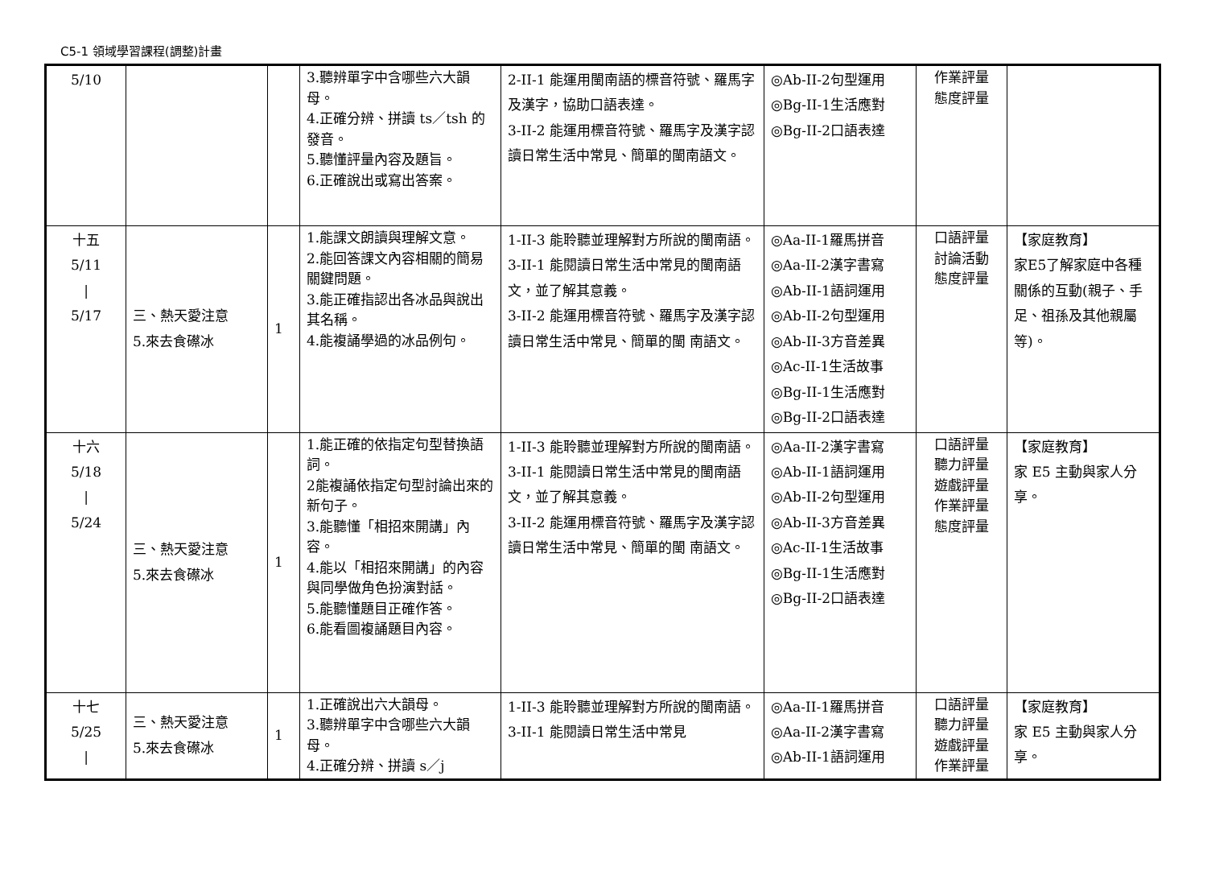C5-1 領域學習課程(調整)計畫
| 5/10 | | | 3.聽辨單字中含哪些六大韻母。 4.正確分辨、拼讀 ts／tsh 的發音。 5.聽懂評量內容及題旨。 6.正確說出或寫出答案。 | 2-II-1 能運用閩南語的標音符號、羅馬字及漢字，協助口語表達。 3-II-2 能運用標音符號、羅馬字及漢字認讀日常生活中常見、簡單的閩南語文。 | ◎Ab-II-2句型運用 ◎Bg-II-1生活應對 ◎Bg-II-2口語表達 | 作業評量 態度評量 | |
| 十五 5/11 / 5/17 | 三、熱天愛注意 5.來去食礤冰 | 1 | 1.能課文朗讀與理解文意。 2.能回答課文內容相關的簡易關鍵問題。 3.能正確指認出各冰品與說出其名稱。 4.能複誦學過的冰品例句。 | 1-II-3 能聆聽並理解對方所說的閩南語。 3-II-1 能閱讀日常生活中常見的閩南語文，並了解其意義。 3-II-2 能運用標音符號、羅馬字及漢字認讀日常生活中常見、簡單的閩 南語文。 | ◎Aa-II-1羅馬拼音 ◎Aa-II-2漢字書寫 ◎Ab-II-1語詞運用 ◎Ab-II-2句型運用 ◎Ab-II-3方音差異 ◎Ac-II-1生活故事 ◎Bg-II-1生活應對 ◎Bg-II-2口語表達 | 口語評量 討論活動 態度評量 | 【家庭教育】 家E5了解家庭中各種關係的互動(親子、手足、祖孫及其他親屬等)。 |
| 十六 5/18 / 5/24 | 三、熱天愛注意 5.來去食礤冰 | 1 | 1.能正確的依指定句型替換語詞。 2能複誦依指定句型討論出來的新句子。 3.能聽懂「相招來開講」內容。 4.能以「相招來開講」的內容與同學做角色扮演對話。 5.能聽懂題目正確作答。 6.能看圖複誦題目內容。 | 1-II-3 能聆聽並理解對方所說的閩南語。 3-II-1 能閱讀日常生活中常見的閩南語文，並了解其意義。 3-II-2 能運用標音符號、羅馬字及漢字認讀日常生活中常見、簡單的閩 南語文。 | ◎Aa-II-2漢字書寫 ◎Ab-II-1語詞運用 ◎Ab-II-2句型運用 ◎Ab-II-3方音差異 ◎Ac-II-1生活故事 ◎Bg-II-1生活應對 ◎Bg-II-2口語表達 | 口語評量 聽力評量 遊戲評量 作業評量 態度評量 | 【家庭教育】 家 E5 主動與家人分享。 |
| 十七 5/25 / | 三、熱天愛注意 5.來去食礤冰 | 1 | 1.正確說出六大韻母。 3.聽辨單字中含哪些六大韻母。 4.正確分辨、拼讀 s／j | 1-II-3 能聆聽並理解對方所說的閩南語。 3-II-1 能閱讀日常生活中常見 | ◎Aa-II-1羅馬拼音 ◎Aa-II-2漢字書寫 ◎Ab-II-1語詞運用 | 口語評量 聽力評量 遊戲評量 作業評量 | 【家庭教育】 家 E5 主動與家人分享。 |